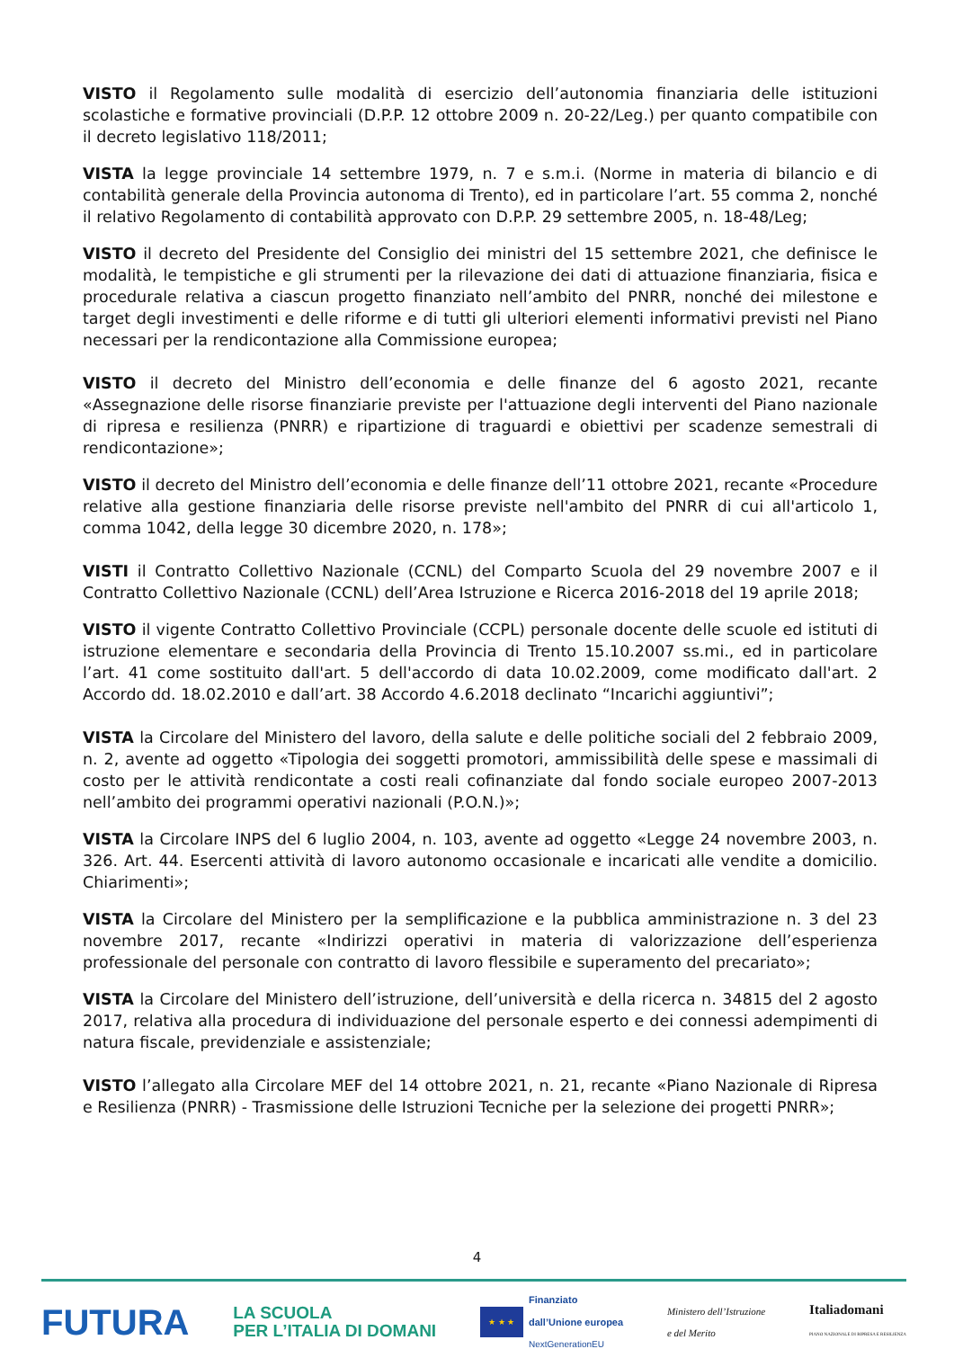VISTO il Regolamento sulle modalità di esercizio dell’autonomia finanziaria delle istituzioni scolastiche e formative provinciali (D.P.P. 12 ottobre 2009 n. 20-22/Leg.) per quanto compatibile con il decreto legislativo 118/2011;
VISTA la legge provinciale 14 settembre 1979, n. 7 e s.m.i. (Norme in materia di bilancio e di contabilità generale della Provincia autonoma di Trento), ed in particolare l’art. 55 comma 2, nonché il relativo Regolamento di contabilità approvato con D.P.P. 29 settembre 2005, n. 18-48/Leg;
VISTO il decreto del Presidente del Consiglio dei ministri del 15 settembre 2021, che definisce le modalità, le tempistiche e gli strumenti per la rilevazione dei dati di attuazione finanziaria, fisica e procedurale relativa a ciascun progetto finanziato nell’ambito del PNRR, nonché dei milestone e target degli investimenti e delle riforme e di tutti gli ulteriori elementi informativi previsti nel Piano necessari per la rendicontazione alla Commissione europea;
VISTO il decreto del Ministro dell’economia e delle finanze del 6 agosto 2021, recante «Assegnazione delle risorse finanziarie previste per l'attuazione degli interventi del Piano nazionale di ripresa e resilienza (PNRR) e ripartizione di traguardi e obiettivi per scadenze semestrali di rendicontazione»;
VISTO il decreto del Ministro dell’economia e delle finanze dell’11 ottobre 2021, recante «Procedure relative alla gestione finanziaria delle risorse previste nell'ambito del PNRR di cui all'articolo 1, comma 1042, della legge 30 dicembre 2020, n. 178»;
VISTI il Contratto Collettivo Nazionale (CCNL) del Comparto Scuola del 29 novembre 2007 e il Contratto Collettivo Nazionale (CCNL) dell’Area Istruzione e Ricerca 2016-2018 del 19 aprile 2018;
VISTO il vigente Contratto Collettivo Provinciale (CCPL) personale docente delle scuole ed istituti di istruzione elementare e secondaria della Provincia di Trento 15.10.2007 ss.mi., ed in particolare l’art. 41 come sostituito dall'art. 5 dell'accordo di data 10.02.2009, come modificato dall'art. 2 Accordo dd. 18.02.2010 e dall’art. 38 Accordo 4.6.2018 declinato “Incarichi aggiuntivi”;
VISTA la Circolare del Ministero del lavoro, della salute e delle politiche sociali del 2 febbraio 2009, n. 2, avente ad oggetto «Tipologia dei soggetti promotori, ammissibilità delle spese e massimali di costo per le attività rendicontate a costi reali cofinanziate dal fondo sociale europeo 2007-2013 nell’ambito dei programmi operativi nazionali (P.O.N.)»;
VISTA la Circolare INPS del 6 luglio 2004, n. 103, avente ad oggetto «Legge 24 novembre 2003, n. 326. Art. 44. Esercenti attività di lavoro autonomo occasionale e incaricati alle vendite a domicilio. Chiarimenti»;
VISTA la Circolare del Ministero per la semplificazione e la pubblica amministrazione n. 3 del 23 novembre 2017, recante «Indirizzi operativi in materia di valorizzazione dell’esperienza professionale del personale con contratto di lavoro flessibile e superamento del precariato»;
VISTA la Circolare del Ministero dell’istruzione, dell’università e della ricerca n. 34815 del 2 agosto 2017, relativa alla procedura di individuazione del personale esperto e dei connessi adempimenti di natura fiscale, previdenziale e assistenziale;
VISTO l’allegato alla Circolare MEF del 14 ottobre 2021, n. 21, recante «Piano Nazionale di Ripresa e Resilienza (PNRR) - Trasmissione delle Istruzioni Tecniche per la selezione dei progetti PNRR»;
4
FUTURA
LA SCUOLA
PER L’ITALIA DI DOMANI
★ ★ ★
Finanziato
dall’Unione europea
NextGenerationEU
Ministero dell’Istruzione
e del Merito
Italiadomani
PIANO NAZIONALE DI RIPRESA E RESILIENZA